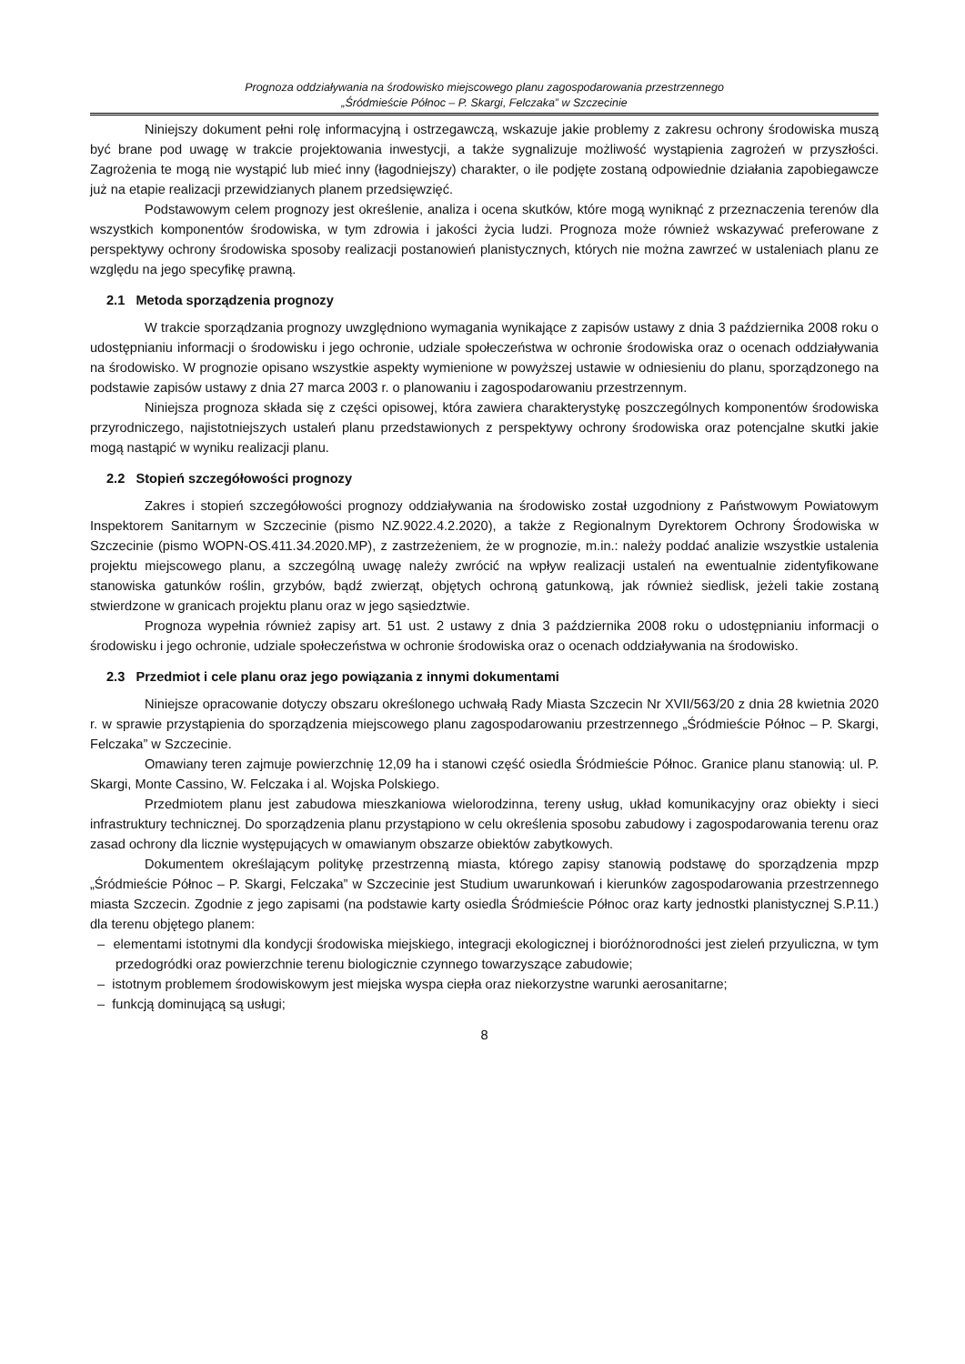Prognoza oddziaływania na środowisko miejscowego planu zagospodarowania przestrzennego
„Śródmieście Północ – P. Skargi, Felczaka” w Szczecinie
Niniejszy dokument pełni rolę informacyjną i ostrzegawczą, wskazuje jakie problemy z zakresu ochrony środowiska muszą być brane pod uwagę w trakcie projektowania inwestycji, a także sygnalizuje możliwość wystąpienia zagrożeń w przyszłości. Zagrożenia te mogą nie wystąpić lub mieć inny (łagodniejszy) charakter, o ile podjęte zostaną odpowiednie działania zapobiegawcze już na etapie realizacji przewidzianych planem przedsięwzięć.
Podstawowym celem prognozy jest określenie, analiza i ocena skutków, które mogą wyniknąć z przeznaczenia terenów dla wszystkich komponentów środowiska, w tym zdrowia i jakości życia ludzi. Prognoza może również wskazywać preferowane z perspektywy ochrony środowiska sposoby realizacji postanowień planistycznych, których nie można zawrzeć w ustaleniach planu ze względu na jego specyfikę prawną.
2.1 Metoda sporządzenia prognozy
W trakcie sporządzania prognozy uwzględniono wymagania wynikające z zapisów ustawy z dnia 3 października 2008 roku o udostępnianiu informacji o środowisku i jego ochronie, udziale społeczeństwa w ochronie środowiska oraz o ocenach oddziaływania na środowisko. W prognozie opisano wszystkie aspekty wymienione w powyższej ustawie w odniesieniu do planu, sporządzonego na podstawie zapisów ustawy z dnia 27 marca 2003 r. o planowaniu i zagospodarowaniu przestrzennym.
Niniejsza prognoza składa się z części opisowej, która zawiera charakterystykę poszczególnych komponentów środowiska przyrodniczego, najistotniejszych ustaleń planu przedstawionych z perspektywy ochrony środowiska oraz potencjalne skutki jakie mogą nastąpić w wyniku realizacji planu.
2.2 Stopień szczegółowości prognozy
Zakres i stopień szczegółowości prognozy oddziaływania na środowisko został uzgodniony z Państwowym Powiatowym Inspektorem Sanitarnym w Szczecinie (pismo NZ.9022.4.2.2020), a także z Regionalnym Dyrektorem Ochrony Środowiska w Szczecinie (pismo WOPN-OS.411.34.2020.MP), z zastrzeżeniem, że w prognozie, m.in.: należy poddać analizie wszystkie ustalenia projektu miejscowego planu, a szczególną uwagę należy zwrócić na wpływ realizacji ustaleń na ewentualnie zidentyfikowane stanowiska gatunków roślin, grzybów, bądź zwierząt, objętych ochroną gatunkową, jak również siedlisk, jeżeli takie zostaną stwierdzone w granicach projektu planu oraz w jego sąsiedztwie.
Prognoza wypełnia również zapisy art. 51 ust. 2 ustawy z dnia 3 października 2008 roku o udostępnianiu informacji o środowisku i jego ochronie, udziale społeczeństwa w ochronie środowiska oraz o ocenach oddziaływania na środowisko.
2.3 Przedmiot i cele planu oraz jego powiązania z innymi dokumentami
Niniejsze opracowanie dotyczy obszaru określonego uchwałą Rady Miasta Szczecin Nr XVII/563/20 z dnia 28 kwietnia 2020 r. w sprawie przystąpienia do sporządzenia miejscowego planu zagospodarowaniu przestrzennego „Śródmieście Północ – P. Skargi, Felczaka” w Szczecinie.
Omawiany teren zajmuje powierzchnię 12,09 ha i stanowi część osiedla Śródmieście Północ. Granice planu stanowią: ul. P. Skargi, Monte Cassino, W. Felczaka i al. Wojska Polskiego.
Przedmiotem planu jest zabudowa mieszkaniowa wielorodzinna, tereny usług, układ komunikacyjny oraz obiekty i sieci infrastruktury technicznej. Do sporządzenia planu przystąpiono w celu określenia sposobu zabudowy i zagospodarowania terenu oraz zasad ochrony dla licznie występujących w omawianym obszarze obiektów zabytkowych.
Dokumentem określającym politykę przestrzenną miasta, którego zapisy stanowią podstawę do sporządzenia mpzp „Śródmieście Północ – P. Skargi, Felczaka” w Szczecinie jest Studium uwarunkowań i kierunków zagospodarowania przestrzennego miasta Szczecin. Zgodnie z jego zapisami (na podstawie karty osiedla Śródmieście Północ oraz karty jednostki planistycznej S.P.11.) dla terenu objętego planem:
– elementami istotnymi dla kondycji środowiska miejskiego, integracji ekologicznej i bioróżnorodności jest zieleń przyuliczna, w tym przedogródki oraz powierzchnie terenu biologicznie czynnego towarzyszące zabudowie;
– istotnym problemem środowiskowym jest miejska wyspa ciepła oraz niekorzystne warunki aerosanitarne;
– funkcją dominującą są usługi;
8